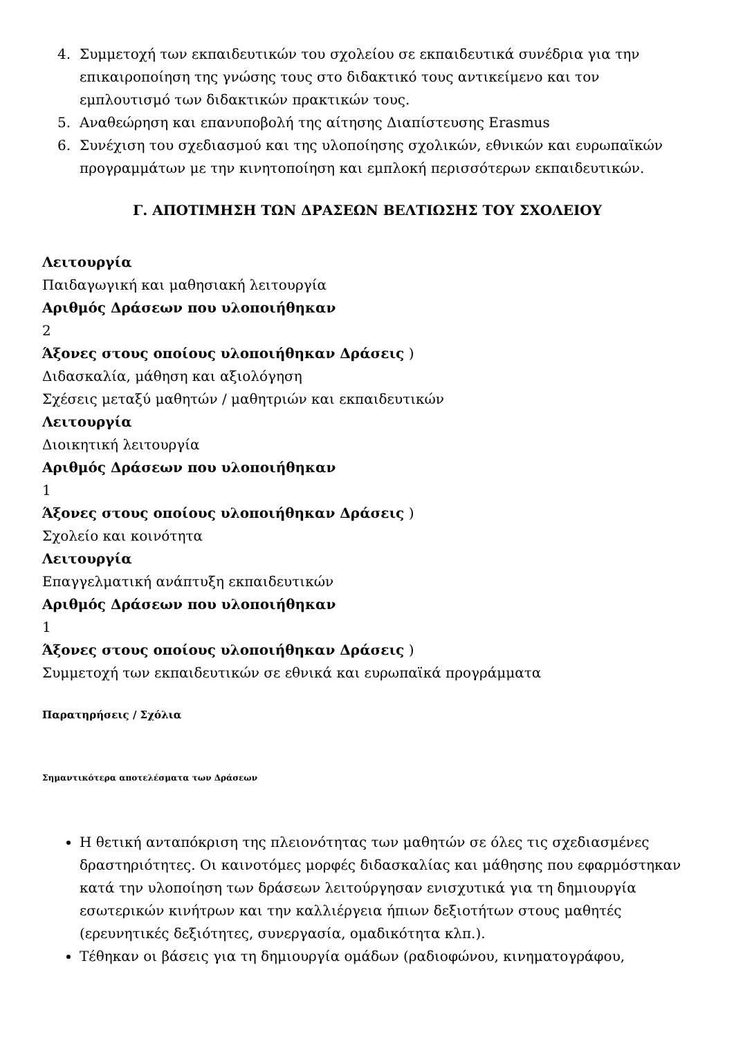4. Συμμετοχή των εκπαιδευτικών του σχολείου σε εκπαιδευτικά συνέδρια για την επικαιροποίηση της γνώσης τους στο διδακτικό τους αντικείμενο και τον εμπλουτισμό των διδακτικών πρακτικών τους.
5. Αναθεώρηση και επανυποβολή της αίτησης Διαπίστευσης Erasmus
6. Συνέχιση του σχεδιασμού και της υλοποίησης σχολικών, εθνικών και ευρωπαϊκών προγραμμάτων με την κινητοποίηση και εμπλοκή περισσότερων εκπαιδευτικών.
Γ. ΑΠΟΤΙΜΗΣΗ ΤΩΝ ΔΡΑΣΕΩΝ ΒΕΛΤΙΩΣΗΣ ΤΟΥ ΣΧΟΛΕΙΟΥ
Λειτουργία
Παιδαγωγική και μαθησιακή λειτουργία
Αριθμός Δράσεων που υλοποιήθηκαν
2
Άξονες στους οποίους υλοποιήθηκαν Δράσεις )
Διδασκαλία, μάθηση και αξιολόγηση
Σχέσεις μεταξύ μαθητών / μαθητριών και εκπαιδευτικών
Λειτουργία
Διοικητική λειτουργία
Αριθμός Δράσεων που υλοποιήθηκαν
1
Άξονες στους οποίους υλοποιήθηκαν Δράσεις )
Σχολείο και κοινότητα
Λειτουργία
Επαγγελματική ανάπτυξη εκπαιδευτικών
Αριθμός Δράσεων που υλοποιήθηκαν
1
Άξονες στους οποίους υλοποιήθηκαν Δράσεις )
Συμμετοχή των εκπαιδευτικών σε εθνικά και ευρωπαϊκά προγράμματα
Παρατηρήσεις / Σχόλια
Σημαντικότερα αποτελέσματα των Δράσεων
Η θετική ανταπόκριση της πλειονότητας των μαθητών σε όλες τις σχεδιασμένες δραστηριότητες. Οι καινοτόμες μορφές διδασκαλίας και μάθησης που εφαρμόστηκαν κατά την υλοποίηση των δράσεων λειτούργησαν ενισχυτικά για τη δημιουργία εσωτερικών κινήτρων και την καλλιέργεια ήπιων δεξιοτήτων στους μαθητές (ερευνητικές δεξιότητες, συνεργασία, ομαδικότητα κλπ.).
Τέθηκαν οι βάσεις για τη δημιουργία ομάδων (ραδιοφώνου, κινηματογράφου,